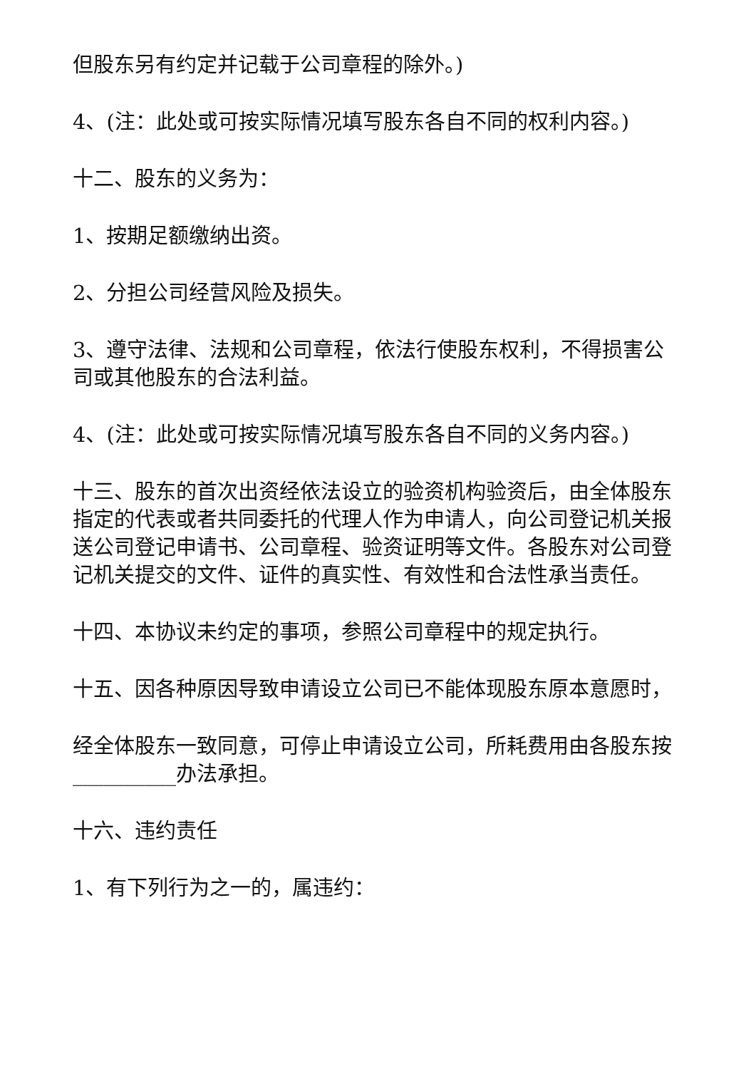但股东另有约定并记载于公司章程的除外。)
4、(注：此处或可按实际情况填写股东各自不同的权利内容。)
十二、股东的义务为：
1、按期足额缴纳出资。
2、分担公司经营风险及损失。
3、遵守法律、法规和公司章程，依法行使股东权利，不得损害公司或其他股东的合法利益。
4、(注：此处或可按实际情况填写股东各自不同的义务内容。)
十三、股东的首次出资经依法设立的验资机构验资后，由全体股东指定的代表或者共同委托的代理人作为申请人，向公司登记机关报送公司登记申请书、公司章程、验资证明等文件。各股东对公司登记机关提交的文件、证件的真实性、有效性和合法性承当责任。
十四、本协议未约定的事项，参照公司章程中的规定执行。
十五、因各种原因导致申请设立公司已不能体现股东原本意愿时，
经全体股东一致同意，可停止申请设立公司，所耗费用由各股东按__________办法承担。
十六、违约责任
1、有下列行为之一的，属违约：